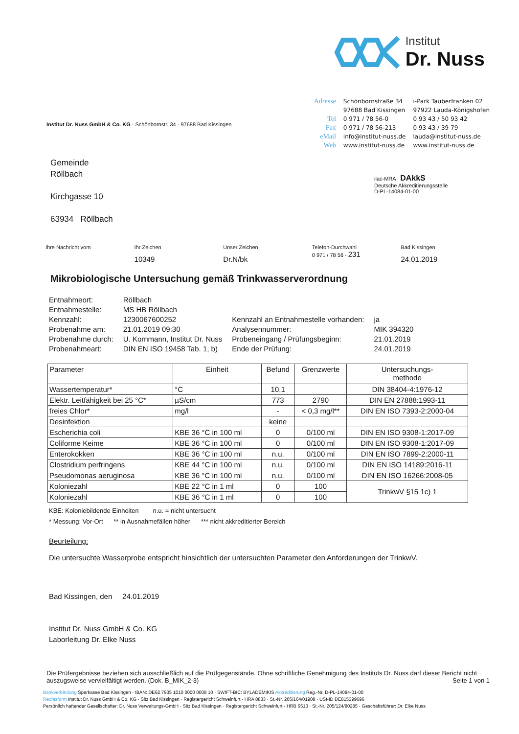Institut
Dr. Nuss
Institut Dr. Nuss GmbH & Co. KG · Schönbornstr. 34 · 97688 Bad Kissingen
Adresse Schönbornstraße 34
97688 Bad Kissingen i-Park Tauberfranken 02
97922 Lauda-Königshofen Tel 0 971 / 78 56-0 0 93 43 / 50 93 42 Fax 0 971 / 78 56-213 0 93 43 / 39 79 eMail info@institut-nuss.de lauda@institut-nuss.de Web www.institut-nuss.de www.institut-nuss.de
Gemeinde
Röllbach
Kirchgasse 10
63934 Röllbach
ilac-MRA DAkkS
Deutsche Akkreditierungsstelle
D-PL-14084-01-00
Ihre Nachricht vom Ihr Zeichen
10349
Unser Zeichen
Dr.N/bk
Telefon-Durchwahl
0 971 / 78 56 - 231
Bad Kissingen
24.01.2019
Mikrobiologische Untersuchung gemäß Trinkwasserverordnung
| Entnahmeort: | Röllbach | | |
| Entnahmestelle: | MS HB Röllbach | | |
| Kennzahl: | 1230067600252 | Kennzahl an Entnahmestelle vorhanden: | ja |
| Probenahme am: | 21.01.2019 09:30 | Analysennummer: | MIK 394320 |
| Probenahme durch: | U. Kornmann, Institut Dr. Nuss | Probeneingang / Prüfungsbeginn: | 21.01.2019 |
| Probenahmeart: | DIN EN ISO 19458 Tab. 1, b) | Ende der Prüfung: | 24.01.2019 |
| Parameter | Einheit | Befund | Grenzwerte | Untersuchungs- methode |
| --- | --- | --- | --- | --- |
| Wassertemperatur* | °C | 10,1 | | DIN 38404-4:1976-12 |
| Elektr. Leitfähigkeit bei 25 °C* | µS/cm | 773 | 2790 | DIN EN 27888:1993-11 |
| freies Chlor* | mg/l | - | < 0,3 mg/l** | DIN EN ISO 7393-2:2000-04 |
| Desinfektion | | keine | | |
| Escherichia coli | KBE 36 °C in 100 ml | 0 | 0/100 ml | DIN EN ISO 9308-1:2017-09 |
| Coliforme Keime | KBE 36 °C in 100 ml | 0 | 0/100 ml | DIN EN ISO 9308-1:2017-09 |
| Enterokokken | KBE 36 °C in 100 ml | n.u. | 0/100 ml | DIN EN ISO 7899-2:2000-11 |
| Clostridium perfringens | KBE 44 °C in 100 ml | n.u. | 0/100 ml | DIN EN ISO 14189:2016-11 |
| Pseudomonas aeruginosa | KBE 36 °C in 100 ml | n.u. | 0/100 ml | DIN EN ISO 16266:2008-05 |
| Koloniezahl | KBE 22 °C in 1 ml | 0 | 100 | TrinkwV §15 1c) 1 |
| Koloniezahl | KBE 36 °C in 1 ml | 0 | 100 | |
KBE: Koloniebildende Einheiten n.u. = nicht untersucht
* Messung: Vor-Ort ** in Ausnahmefällen höher *** nicht akkreditierter Bereich
Beurteilung:
Die untersuchte Wasserprobe entspricht hinsichtlich der untersuchten Parameter den Anforderungen der TrinkwV.
Bad Kissingen, den 24.01.2019
Institut Dr. Nuss GmbH & Co. KG
Laborleitung Dr. Elke Nuss
Die Prüfergebnisse beziehen sich ausschließlich auf die Prüfgegenstände. Ohne schriftliche Genehmigung des Instituts Dr. Nuss darf dieser Bericht nicht auszugsweise vervielfältigt werden. (Dok. B_MIK_2-3) Seite 1 von 1
Bankverbindung Sparkasse Bad Kissingen · IBAN: DE62 7935 1010 0000 0008 10 · SWIFT-BIC: BYLADEMIKIS Akkreditierung Reg.-Nr. D-PL-14084-01-00
Rechtsform Institut Dr. Nuss GmbH & Co. KG · Sitz Bad Kissingen · Registergericht Schweinfurt · HRA 8833 · St.-Nr. 205/164/01908 · USt-ID DE815399696
Persönlich haftender Gesellschafter: Dr. Nuss Verwaltungs-GmbH · Sitz Bad Kissingen · Registergericht Schweinfurt · HRB 6513 · St.-Nr. 205/124/80285 · Geschäftsführer: Dr. Elke Nuss